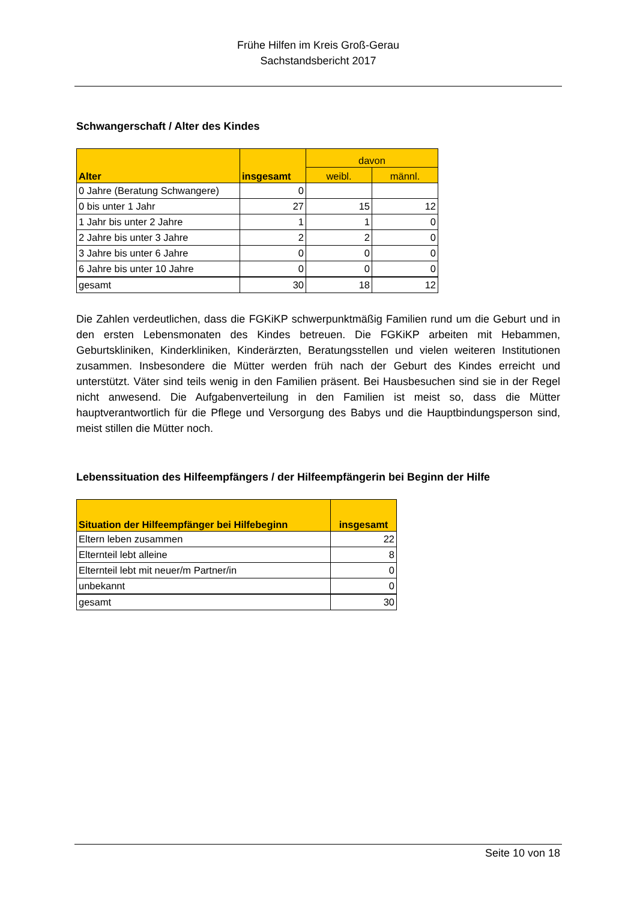Frühe Hilfen im Kreis Groß-Gerau
Sachstandsbericht 2017
Schwangerschaft / Alter des Kindes
| Alter | insgesamt | davon | |
| --- | --- | --- | --- |
| | | weibl. | männl. |
| 0 Jahre (Beratung Schwangere) | 0 | | |
| 0 bis unter 1 Jahr | 27 | 15 | 12 |
| 1 Jahr bis unter 2 Jahre | 1 | 1 | 0 |
| 2 Jahre bis unter 3 Jahre | 2 | 2 | 0 |
| 3 Jahre bis unter 6 Jahre | 0 | 0 | 0 |
| 6 Jahre bis unter 10 Jahre | 0 | 0 | 0 |
| gesamt | 30 | 18 | 12 |
Die Zahlen verdeutlichen, dass die FGKiKP schwerpunktmäßig Familien rund um die Geburt und in den ersten Lebensmonaten des Kindes betreuen. Die FGKiKP arbeiten mit Hebammen, Geburtskliniken, Kinderkliniken, Kinderärzten, Beratungsstellen und vielen weiteren Institutionen zusammen. Insbesondere die Mütter werden früh nach der Geburt des Kindes erreicht und unterstützt. Väter sind teils wenig in den Familien präsent. Bei Hausbesuchen sind sie in der Regel nicht anwesend. Die Aufgabenverteilung in den Familien ist meist so, dass die Mütter hauptverantwortlich für die Pflege und Versorgung des Babys und die Hauptbindungsperson sind, meist stillen die Mütter noch.
Lebenssituation des Hilfeempfängers / der Hilfeempfängerin bei Beginn der Hilfe
| Situation der Hilfeempfänger bei Hilfebeginn | insgesamt |
| --- | --- |
| Eltern leben zusammen | 22 |
| Elternteil lebt alleine | 8 |
| Elternteil lebt mit neuer/m Partner/in | 0 |
| unbekannt | 0 |
| gesamt | 30 |
Seite 10 von 18